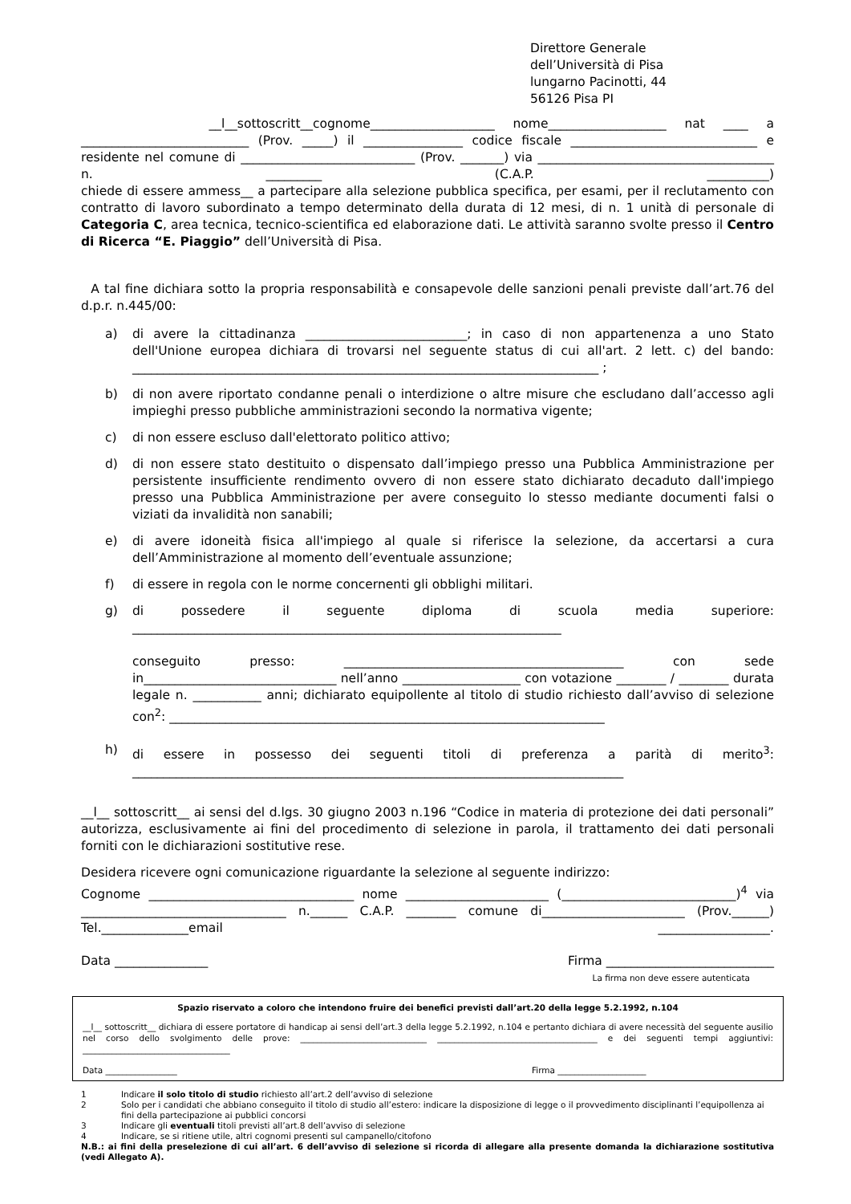Direttore Generale
dell’Università di Pisa
lungarno Pacinotti, 44
56126 Pisa PI
__l__sottoscritt__cognome____________________ nome___________________ nat ____ a ___________________________ (Prov. _____) il ________________ codice fiscale ______________________________ e residente nel comune di ____________________________ (Prov. _______) via ______________________________________ n. _________ (C.A.P. __________)
chiede di essere ammess__ a partecipare alla selezione pubblica specifica, per esami, per il reclutamento con contratto di lavoro subordinato a tempo determinato della durata di 12 mesi, di n. 1 unità di personale di Categoria C, area tecnica, tecnico-scientifica ed elaborazione dati. Le attività saranno svolte presso il Centro di Ricerca “E. Piaggio” dell’Università di Pisa.
A tal fine dichiara sotto la propria responsabilità e consapevole delle sanzioni penali previste dall’art.76 del d.p.r. n.445/00:
a) di avere la cittadinanza __________________________; in caso di non appartenenza a uno Stato dell'Unione europea dichiara di trovarsi nel seguente status di cui all'art. 2 lett. c) del bando: ___________________________________________________________________________ ;
b) di non avere riportato condanne penali o interdizione o altre misure che escludano dall’accesso agli impieghi presso pubbliche amministrazioni secondo la normativa vigente;
c) di non essere escluso dall'elettorato politico attivo;
d) di non essere stato destituito o dispensato dall’impiego presso una Pubblica Amministrazione per persistente insufficiente rendimento ovvero di non essere stato dichiarato decaduto dall'impiego presso una Pubblica Amministrazione per avere conseguito lo stesso mediante documenti falsi o viziati da invalidità non sanabili;
e) di avere idoneità fisica all'impiego al quale si riferisce la selezione, da accertarsi a cura dell’Amministrazione al momento dell’eventuale assunzione;
f) di essere in regola con le norme concernenti gli obblighi militari.
g) di possedere il seguente diploma di scuola media superiore: _____________________________________________________________________
conseguito presso: _____________________________________________ con sede in_______________________________ nell’anno ___________________ con votazione ________ / ________ durata legale n. ___________ anni; dichiarato equipollente al titolo di studio richiesto dall’avviso di selezione con<sup>2</sup>: ______________________________________________________________________
h) di essere in possesso dei seguenti titoli di preferenza a parità di merito<sup>3</sup>: _______________________________________________________________________________
__l__ sottoscritt__ ai sensi del d.lgs. 30 giugno 2003 n.196 “Codice in materia di protezione dei dati personali” autorizza, esclusivamente ai fini del procedimento di selezione in parola, il trattamento dei dati personali forniti con le dichiarazioni sostitutive rese.
Desidera ricevere ogni comunicazione riguardante la selezione al seguente indirizzo:
Cognome _________________________________ nome _______________________ (____________________________)<sup>4</sup> via _________________________________ n.______ C.A.P. ________ comune di_______________________ (Prov.______) Tel.______________email __________________.
Data _______________ Firma ___________________________
La firma non deve essere autenticata
Spazio riservato a coloro che intendono fruire dei benefici previsti dall’art.20 della legge 5.2.1992, n.104
__l__ sottoscritt__ dichiara di essere portatore di handicap ai sensi dell’art.3 della legge 5.2.1992, n.104 e pertanto dichiara di avere necessità del seguente ausilio nel corso dello svolgimento delle prove: ______________________________ ______________________________________ e dei seguenti tempi aggiuntivi: ___________________________________
Data _________________ Firma _____________________
1 Indicare il solo titolo di studio richiesto all’art.2 dell’avviso di selezione
2 Solo per i candidati che abbiano conseguito il titolo di studio all’estero: indicare la disposizione di legge o il provvedimento disciplinanti l’equipollenza ai fini della partecipazione ai pubblici concorsi
3 Indicare gli eventuali titoli previsti all’art.8 dell’avviso di selezione
4 Indicare, se si ritiene utile, altri cognomi presenti sul campanello/citofono
N.B.: ai fini della preselezione di cui all’art. 6 dell’avviso di selezione si ricorda di allegare alla presente domanda la dichiarazione sostitutiva (vedi Allegato A).